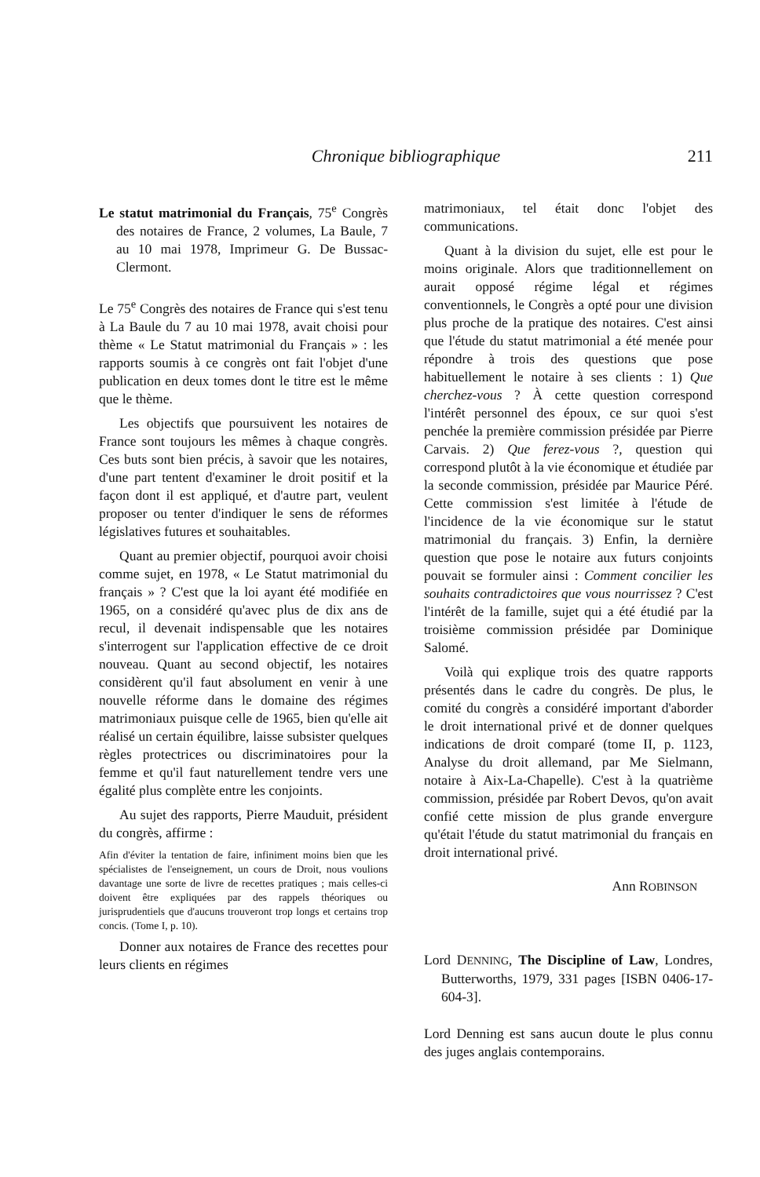Chronique bibliographique 211
Le statut matrimonial du Français, 75<sup>e</sup> Congrès des notaires de France, 2 volumes, La Baule, 7 au 10 mai 1978, Imprimeur G. De Bussac-Clermont.
Le 75<sup>e</sup> Congrès des notaires de France qui s'est tenu à La Baule du 7 au 10 mai 1978, avait choisi pour thème « Le Statut matrimonial du Français » : les rapports soumis à ce congrès ont fait l'objet d'une publication en deux tomes dont le titre est le même que le thème.
Les objectifs que poursuivent les notaires de France sont toujours les mêmes à chaque congrès. Ces buts sont bien précis, à savoir que les notaires, d'une part tentent d'examiner le droit positif et la façon dont il est appliqué, et d'autre part, veulent proposer ou tenter d'indiquer le sens de réformes législatives futures et souhaitables.
Quant au premier objectif, pourquoi avoir choisi comme sujet, en 1978, « Le Statut matrimonial du français » ? C'est que la loi ayant été modifiée en 1965, on a considéré qu'avec plus de dix ans de recul, il devenait indispensable que les notaires s'interrogent sur l'application effective de ce droit nouveau. Quant au second objectif, les notaires considèrent qu'il faut absolument en venir à une nouvelle réforme dans le domaine des régimes matrimoniaux puisque celle de 1965, bien qu'elle ait réalisé un certain équilibre, laisse subsister quelques règles protectrices ou discriminatoires pour la femme et qu'il faut naturellement tendre vers une égalité plus complète entre les conjoints.
Au sujet des rapports, Pierre Mauduit, président du congrès, affirme :
Afin d'éviter la tentation de faire, infiniment moins bien que les spécialistes de l'enseignement, un cours de Droit, nous voulions davantage une sorte de livre de recettes pratiques ; mais celles-ci doivent être expliquées par des rappels théoriques ou jurisprudentiels que d'aucuns trouveront trop longs et certains trop concis. (Tome I, p. 10).
Donner aux notaires de France des recettes pour leurs clients en régimes
matrimoniaux, tel était donc l'objet des communications.
Quant à la division du sujet, elle est pour le moins originale. Alors que traditionnellement on aurait opposé régime légal et régimes conventionnels, le Congrès a opté pour une division plus proche de la pratique des notaires. C'est ainsi que l'étude du statut matrimonial a été menée pour répondre à trois des questions que pose habituellement le notaire à ses clients : 1) Que cherchez-vous ? À cette question correspond l'intérêt personnel des époux, ce sur quoi s'est penchée la première commission présidée par Pierre Carvais. 2) Que ferez-vous ?, question qui correspond plutôt à la vie économique et étudiée par la seconde commission, présidée par Maurice Péré. Cette commission s'est limitée à l'étude de l'incidence de la vie économique sur le statut matrimonial du français. 3) Enfin, la dernière question que pose le notaire aux futurs conjoints pouvait se formuler ainsi : Comment concilier les souhaits contradictoires que vous nourrissez ? C'est l'intérêt de la famille, sujet qui a été étudié par la troisième commission présidée par Dominique Salomé.
Voilà qui explique trois des quatre rapports présentés dans le cadre du congrès. De plus, le comité du congrès a considéré important d'aborder le droit international privé et de donner quelques indications de droit comparé (tome II, p. 1123, Analyse du droit allemand, par Me Sielmann, notaire à Aix-La-Chapelle). C'est à la quatrième commission, présidée par Robert Devos, qu'on avait confié cette mission de plus grande envergure qu'était l'étude du statut matrimonial du français en droit international privé.
Ann ROBINSON
Lord DENNING, The Discipline of Law, Londres, Butterworths, 1979, 331 pages [ISBN 0406-17-604-3].
Lord Denning est sans aucun doute le plus connu des juges anglais contemporains.